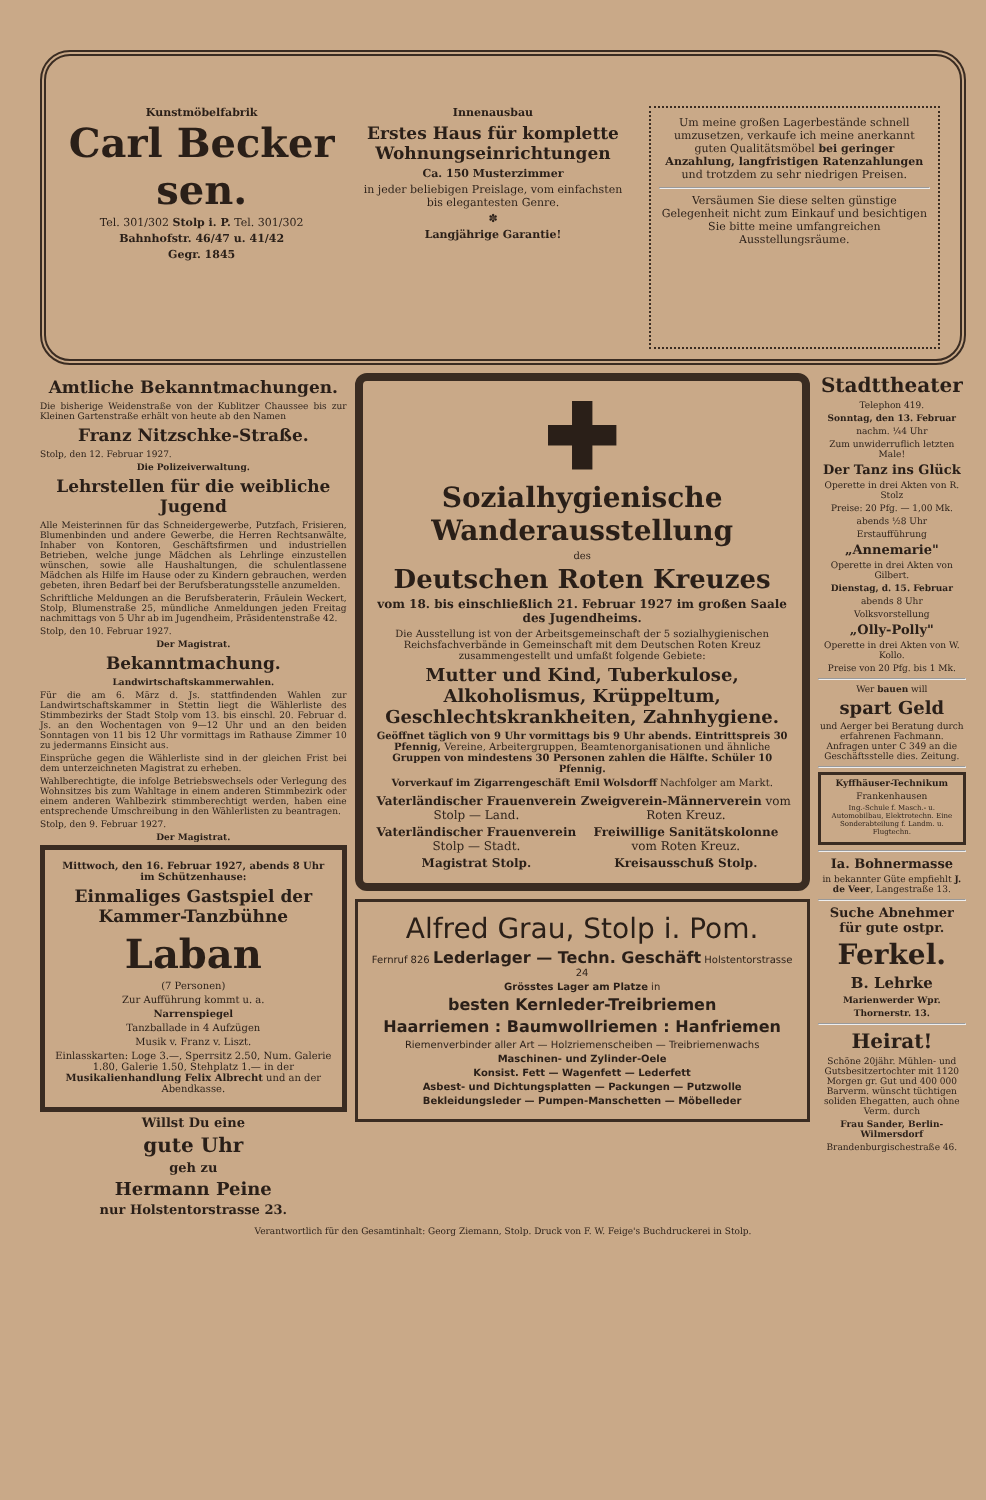Kunstmöbelfabrik
Carl Becker sen.
Tel. 301/302 Stolp i. P. Tel. 301/302
Bahnhofstr. 46/47 u. 41/42
Gegr. 1845
Innenausbau
Erstes Haus für komplette Wohnungseinrichtungen
Ca. 150 Musterzimmer
in jeder beliebigen Preislage, vom einfachsten bis elegantesten Genre.
✽
Langjährige Garantie!
Um meine großen Lagerbestände schnell umzusetzen, verkaufe ich meine anerkannt guten Qualitätsmöbel bei geringer Anzahlung, langfristigen Ratenzahlungen und trotzdem zu sehr niedrigen Preisen.
Versäumen Sie diese selten günstige Gelegenheit nicht zum Einkauf und besichtigen Sie bitte meine umfangreichen Ausstellungsräume.
Amtliche Bekanntmachungen.
Die bisherige Weidenstraße von der Kublitzer Chaussee bis zur Kleinen Gartenstraße erhält von heute ab den Namen
Franz Nitzschke-Straße.
Stolp, den 12. Februar 1927.
Die Polizeiverwaltung.
Lehrstellen für die weibliche Jugend
Alle Meisterinnen für das Schneidergewerbe, Putzfach, Frisieren, Blumenbinden und andere Gewerbe, die Herren Rechtsanwälte, Inhaber von Kontoren, Geschäftsfirmen und industriellen Betrieben, welche junge Mädchen als Lehrlinge einzustellen wünschen, sowie alle Haushaltungen, die schulentlassene Mädchen als Hilfe im Hause oder zu Kindern gebrauchen, werden gebeten, ihren Bedarf bei der Berufsberatungsstelle anzumelden.
Schriftliche Meldungen an die Berufsberaterin, Fräulein Weckert, Stolp, Blumenstraße 25, mündliche Anmeldungen jeden Freitag nachmittags von 5 Uhr ab im Jugendheim, Präsidentenstraße 42.
Stolp, den 10. Februar 1927.
Der Magistrat.
Bekanntmachung.
Landwirtschaftskammerwahlen.
Für die am 6. März d. Js. stattfindenden Wahlen zur Landwirtschaftskammer in Stettin liegt die Wählerliste des Stimmbezirks der Stadt Stolp vom 13. bis einschl. 20. Februar d. Js. an den Wochentagen von 9—12 Uhr und an den beiden Sonntagen von 11 bis 12 Uhr vormittags im Rathause Zimmer 10 zu jedermanns Einsicht aus.
Einsprüche gegen die Wählerliste sind in der gleichen Frist bei dem unterzeichneten Magistrat zu erheben.
Wahlberechtigte, die infolge Betriebswechsels oder Verlegung des Wohnsitzes bis zum Wahltage in einem anderen Stimmbezirk oder einem anderen Wahlbezirk stimmberechtigt werden, haben eine entsprechende Umschreibung in den Wählerlisten zu beantragen.
Stolp, den 9. Februar 1927.
Der Magistrat.
Mittwoch, den 16. Februar 1927, abends 8 Uhr im Schützenhause:
Einmaliges Gastspiel der Kammer-Tanzbühne
Laban
(7 Personen)
Zur Aufführung kommt u. a.
Narrenspiegel
Tanzballade in 4 Aufzügen
Musik v. Franz v. Liszt.
Einlasskarten: Loge 3.—, Sperrsitz 2.50, Num. Galerie 1.80, Galerie 1.50, Stehplatz 1.— in der Musikalienhandlung Felix Albrecht und an der Abendkasse.
Willst Du eine
gute Uhr
geh zu
Hermann Peine
nur Holstentorstrasse 23.
✚
Sozialhygienische Wanderausstellung
des
Deutschen Roten Kreuzes
vom 18. bis einschließlich 21. Februar 1927 im großen Saale des Jugendheims.
Die Ausstellung ist von der Arbeitsgemeinschaft der 5 sozialhygienischen Reichsfachverbände in Gemeinschaft mit dem Deutschen Roten Kreuz zusammengestellt und umfaßt folgende Gebiete:
Mutter und Kind, Tuberkulose, Alkoholismus, Krüppeltum, Geschlechtskrankheiten, Zahnhygiene.
Geöffnet täglich von 9 Uhr vormittags bis 9 Uhr abends. Eintrittspreis 30 Pfennig, Vereine, Arbeitergruppen, Beamtenorganisationen und ähnliche Gruppen von mindestens 30 Personen zahlen die Hälfte. Schüler 10 Pfennig.
Vorverkauf im Zigarrengeschäft Emil Wolsdorff Nachfolger am Markt.
Vaterländischer Frauenverein Stolp — Land.
Vaterländischer Frauenverein Stolp — Stadt.
Magistrat Stolp.
Zweigverein-Männerverein vom Roten Kreuz.
Freiwillige Sanitätskolonne vom Roten Kreuz.
Kreisausschuß Stolp.
Alfred Grau, Stolp i. Pom.
Fernruf 826 Lederlager — Techn. Geschäft Holstentorstrasse 24
Grösstes Lager am Platze in
besten Kernleder-Treibriemen
Haarriemen : Baumwollriemen : Hanfriemen
Riemenverbinder aller Art — Holzriemenscheiben — Treibriemenwachs
Maschinen- und Zylinder-Oele
Konsist. Fett — Wagenfett — Lederfett
Asbest- und Dichtungsplatten — Packungen — Putzwolle
Bekleidungsleder — Pumpen-Manschetten — Möbelleder
Stadttheater
Telephon 419.
Sonntag, den 13. Februar
nachm. ¼4 Uhr
Zum unwiderruflich letzten Male!
Der Tanz ins Glück
Operette in drei Akten von R. Stolz
Preise: 20 Pfg. — 1,00 Mk.
abends ½8 Uhr
Erstaufführung
„Annemarie"
Operette in drei Akten von Gilbert.
Dienstag, d. 15. Februar
abends 8 Uhr
Volksvorstellung
„Olly-Polly"
Operette in drei Akten von W. Kollo.
Preise von 20 Pfg. bis 1 Mk.
Wer bauen will
spart Geld
und Aerger bei Beratung durch erfahrenen Fachmann. Anfragen unter C 349 an die Geschäftsstelle dies. Zeitung.
Kyffhäuser-Technikum
Frankenhausen
Ing.-Schule f. Masch.- u. Automobilbau, Elektrotechn. Eine Sonderabteilung f. Landm. u. Flugtechn.
Ia. Bohnermasse
in bekannter Güte empfiehlt J. de Veer, Langestraße 13.
Suche Abnehmer für gute ostpr.
Ferkel.
B. Lehrke
Marienwerder Wpr.
Thornerstr. 13.
Heirat!
Schöne 20jähr. Mühlen- und Gutsbesitzertochter mit 1120 Morgen gr. Gut und 400 000 Barverm. wünscht tüchtigen soliden Ehegatten, auch ohne Verm. durch
Frau Sander, Berlin-Wilmersdorf
Brandenburgischestraße 46.
Verantwortlich für den Gesamtinhalt: Georg Ziemann, Stolp. Druck von F. W. Feige's Buchdruckerei in Stolp.